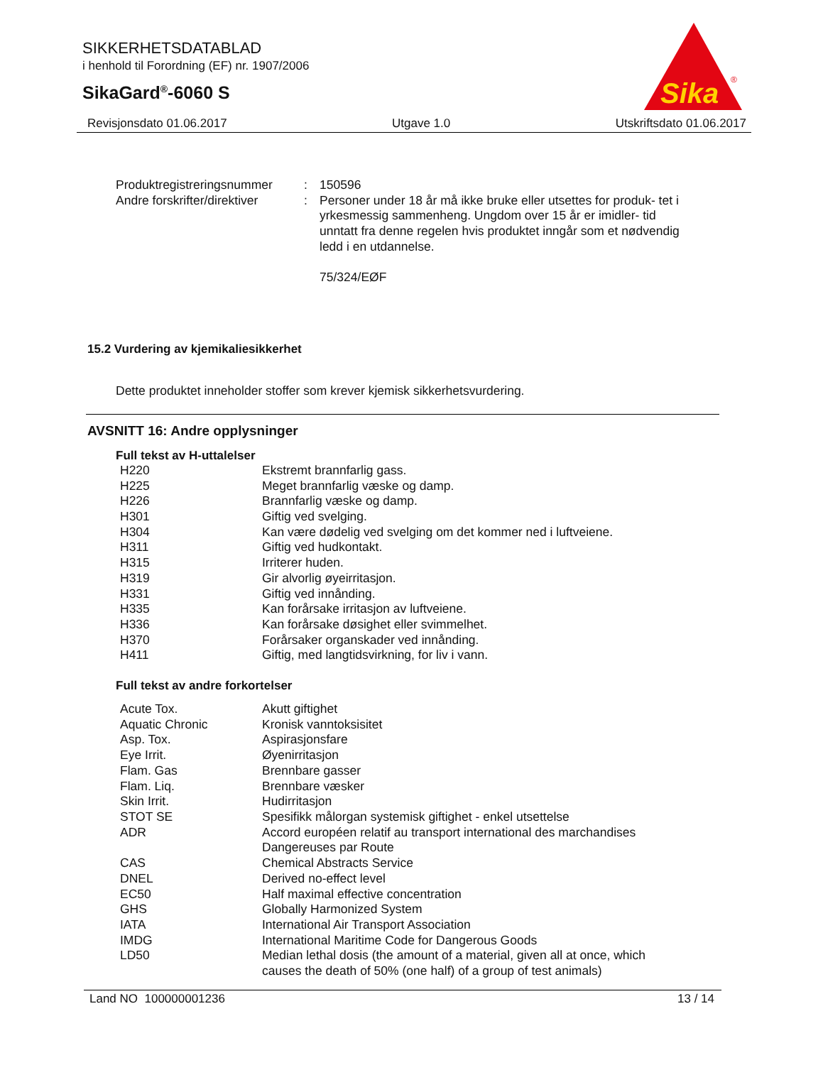SIKKERHETSDATABLAD
i henhold til Forordning (EF) nr. 1907/2006
SikaGard<sup>®</sup>-6060 S
Sika
®
Revisjonsdato 01.06.2017 Utgave 1.0 Utskriftsdato 01.06.2017
| Produktregistreringsnummer | : | 150596 |
| Andre forskrifter/direktiver | : | Personer under 18 år må ikke bruke eller utsettes for produk- tet i yrkesmessig sammenheng. Ungdom over 15 år er imidler- tid unntatt fra denne regelen hvis produktet inngår som et nødvendig ledd i en utdannelse. 75/324/EØF |
15.2 Vurdering av kjemikaliesikkerhet
Dette produktet inneholder stoffer som krever kjemisk sikkerhetsvurdering.
AVSNITT 16: Andre opplysninger
Full tekst av H-uttalelser
| H220 | Ekstremt brannfarlig gass. |
| H225 | Meget brannfarlig væske og damp. |
| H226 | Brannfarlig væske og damp. |
| H301 | Giftig ved svelging. |
| H304 | Kan være dødelig ved svelging om det kommer ned i luftveiene. |
| H311 | Giftig ved hudkontakt. |
| H315 | Irriterer huden. |
| H319 | Gir alvorlig øyeirritasjon. |
| H331 | Giftig ved innånding. |
| H335 | Kan forårsake irritasjon av luftveiene. |
| H336 | Kan forårsake døsighet eller svimmelhet. |
| H370 | Forårsaker organskader ved innånding. |
| H411 | Giftig, med langtidsvirkning, for liv i vann. |
Full tekst av andre forkortelser
| Acute Tox. | Akutt giftighet |
| Aquatic Chronic | Kronisk vanntoksisitet |
| Asp. Tox. | Aspirasjonsfare |
| Eye Irrit. | Øyenirritasjon |
| Flam. Gas | Brennbare gasser |
| Flam. Liq. | Brennbare væsker |
| Skin Irrit. | Hudirritasjon |
| STOT SE | Spesifikk målorgan systemisk giftighet - enkel utsettelse |
| ADR | Accord européen relatif au transport international des marchandises Dangereuses par Route |
| CAS | Chemical Abstracts Service |
| DNEL | Derived no-effect level |
| EC50 | Half maximal effective concentration |
| GHS | Globally Harmonized System |
| IATA | International Air Transport Association |
| IMDG | International Maritime Code for Dangerous Goods |
| LD50 | Median lethal dosis (the amount of a material, given all at once, which causes the death of 50% (one half) of a group of test animals) |
Land NO 100000001236 13 / 14